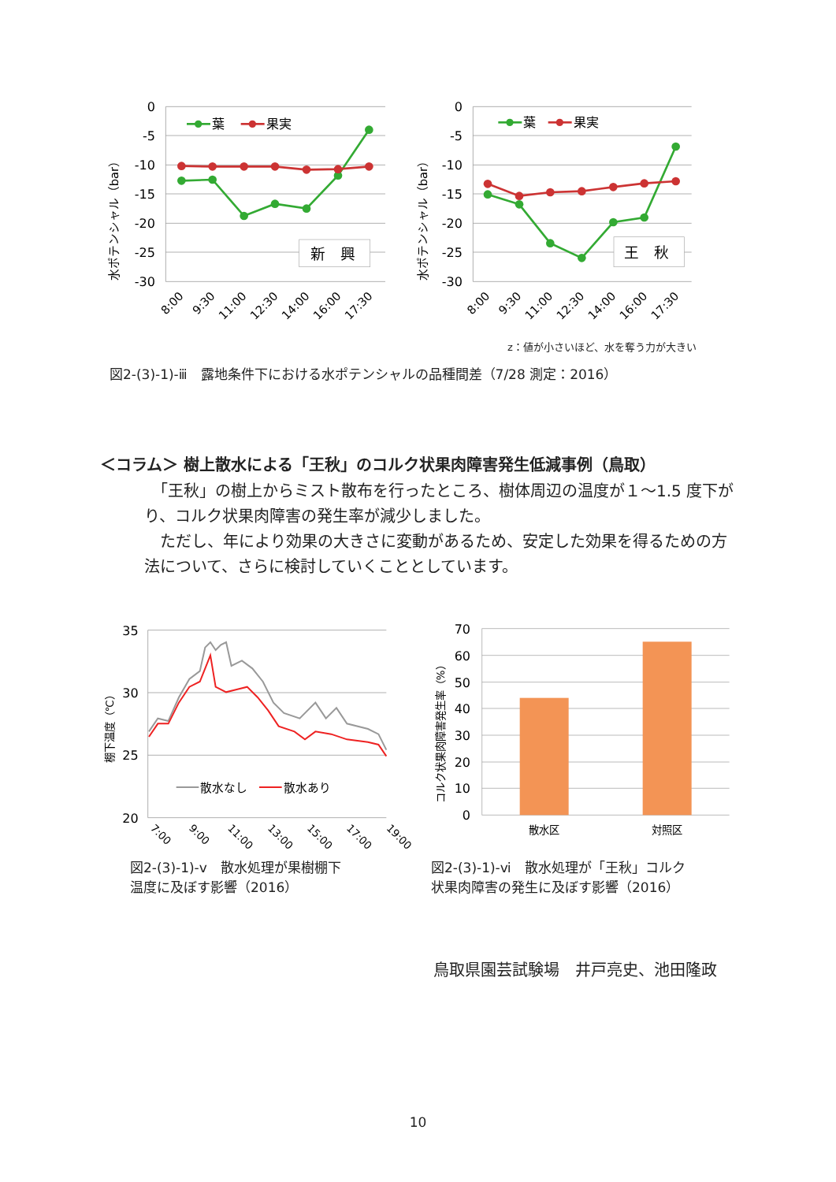0
-5
-10
-15
-20
-25
-30
水ポテンシャル（bar）
葉
果実
新　興
8:00
9:30
11:00
12:30
14:00
16:00
17:30
0
-5
-10
-15
-20
-25
-30
水ポテンシャル（bar）
葉
果実
王　秋
8:00
9:30
11:00
12:30
14:00
16:00
17:30
z：値が小さいほど、水を奪う力が大きい
図2-(3)-1)-ⅲ　露地条件下における水ポテンシャルの品種間差（7/28 測定：2016）
＜コラム＞ 樹上散水による「王秋」のコルク状果肉障害発生低減事例（鳥取）
　「王秋」の樹上からミスト散布を行ったところ、樹体周辺の温度が１～1.5 度下がり、コルク状果肉障害の発生率が減少しました。
　ただし、年により効果の大きさに変動があるため、安定した効果を得るための方法について、さらに検討していくこととしています。
35
30
25
20
棚下温度（℃）
散水なし
散水あり
7:00
9:00
11:00
13:00
15:00
17:00
19:00
図2-(3)-1)-ⅴ　散水処理が果樹棚下
温度に及ぼす影響（2016）
70
60
50
40
30
20
10
0
コルク状果肉障害発生率（%）
散水区
対照区
図2-(3)-1)-ⅵ　散水処理が「王秋」コルク
状果肉障害の発生に及ぼす影響（2016）
鳥取県園芸試験場　井戸亮史、池田隆政
10